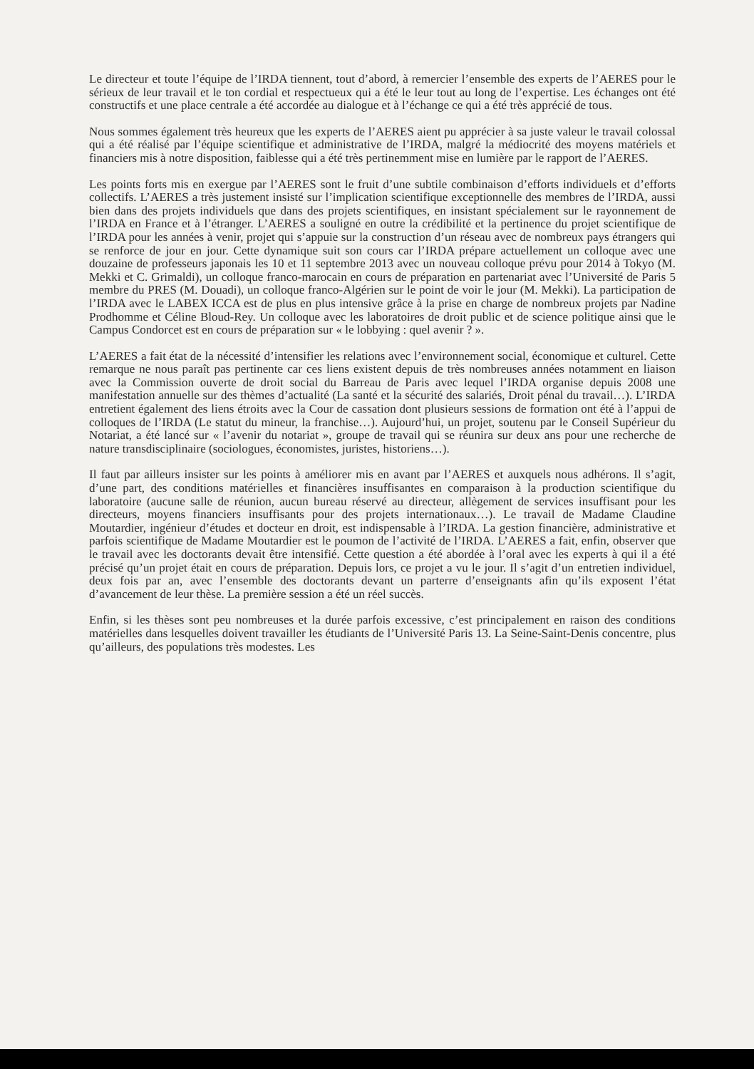Le directeur et toute l’équipe de l’IRDA tiennent, tout d’abord, à remercier l’ensemble des experts de l’AERES pour le sérieux de leur travail et le ton cordial et respectueux qui a été le leur tout au long de l’expertise. Les échanges ont été constructifs et une place centrale a été accordée au dialogue et à l’échange ce qui a été très apprécié de tous.
Nous sommes également très heureux que les experts de l’AERES aient pu apprécier à sa juste valeur le travail colossal qui a été réalisé par l’équipe scientifique et administrative de l’IRDA, malgré la médiocrité des moyens matériels et financiers mis à notre disposition, faiblesse qui a été très pertinemment mise en lumière par le rapport de l’AERES.
Les points forts mis en exergue par l’AERES sont le fruit d’une subtile combinaison d’efforts individuels et d’efforts collectifs. L’AERES a très justement insisté sur l’implication scientifique exceptionnelle des membres de l’IRDA, aussi bien dans des projets individuels que dans des projets scientifiques, en insistant spécialement sur le rayonnement de l’IRDA en France et à l’étranger. L’AERES a souligné en outre la crédibilité et la pertinence du projet scientifique de l’IRDA pour les années à venir, projet qui s’appuie sur la construction d’un réseau avec de nombreux pays étrangers qui se renforce de jour en jour. Cette dynamique suit son cours car l’IRDA prépare actuellement un colloque avec une douzaine de professeurs japonais les 10 et 11 septembre 2013 avec un nouveau colloque prévu pour 2014 à Tokyo (M. Mekki et C. Grimaldi), un colloque franco-marocain en cours de préparation en partenariat avec l’Université de Paris 5 membre du PRES (M. Douadi), un colloque franco-Algérien sur le point de voir le jour (M. Mekki). La participation de l’IRDA avec le LABEX ICCA est de plus en plus intensive grâce à la prise en charge de nombreux projets par Nadine Prodhomme et Céline Bloud-Rey. Un colloque avec les laboratoires de droit public et de science politique ainsi que le Campus Condorcet est en cours de préparation sur « le lobbying : quel avenir ? ».
L’AERES a fait état de la nécessité d’intensifier les relations avec l’environnement social, économique et culturel. Cette remarque ne nous paraît pas pertinente car ces liens existent depuis de très nombreuses années notamment en liaison avec la Commission ouverte de droit social du Barreau de Paris avec lequel l’IRDA organise depuis 2008 une manifestation annuelle sur des thèmes d’actualité (La santé et la sécurité des salariés, Droit pénal du travail…). L’IRDA entretient également des liens étroits avec la Cour de cassation dont plusieurs sessions de formation ont été à l’appui de colloques de l’IRDA (Le statut du mineur, la franchise…). Aujourd’hui, un projet, soutenu par le Conseil Supérieur du Notariat, a été lancé sur « l’avenir du notariat », groupe de travail qui se réunira sur deux ans pour une recherche de nature transdisciplinaire (sociologues, économistes, juristes, historiens…).
Il faut par ailleurs insister sur les points à améliorer mis en avant par l’AERES et auxquels nous adhérons. Il s’agit, d’une part, des conditions matérielles et financières insuffisantes en comparaison à la production scientifique du laboratoire (aucune salle de réunion, aucun bureau réservé au directeur, allègement de services insuffisant pour les directeurs, moyens financiers insuffisants pour des projets internationaux…). Le travail de Madame Claudine Moutardier, ingénieur d’études et docteur en droit, est indispensable à l’IRDA. La gestion financière, administrative et parfois scientifique de Madame Moutardier est le poumon de l’activité de l’IRDA. L’AERES a fait, enfin, observer que le travail avec les doctorants devait être intensifié. Cette question a été abordée à l’oral avec les experts à qui il a été précisé qu’un projet était en cours de préparation. Depuis lors, ce projet a vu le jour. Il s’agit d’un entretien individuel, deux fois par an, avec l’ensemble des doctorants devant un parterre d’enseignants afin qu’ils exposent l’état d’avancement de leur thèse. La première session a été un réel succès.
Enfin, si les thèses sont peu nombreuses et la durée parfois excessive, c’est principalement en raison des conditions matérielles dans lesquelles doivent travailler les étudiants de l’Université Paris 13. La Seine-Saint-Denis concentre, plus qu’ailleurs, des populations très modestes. Les